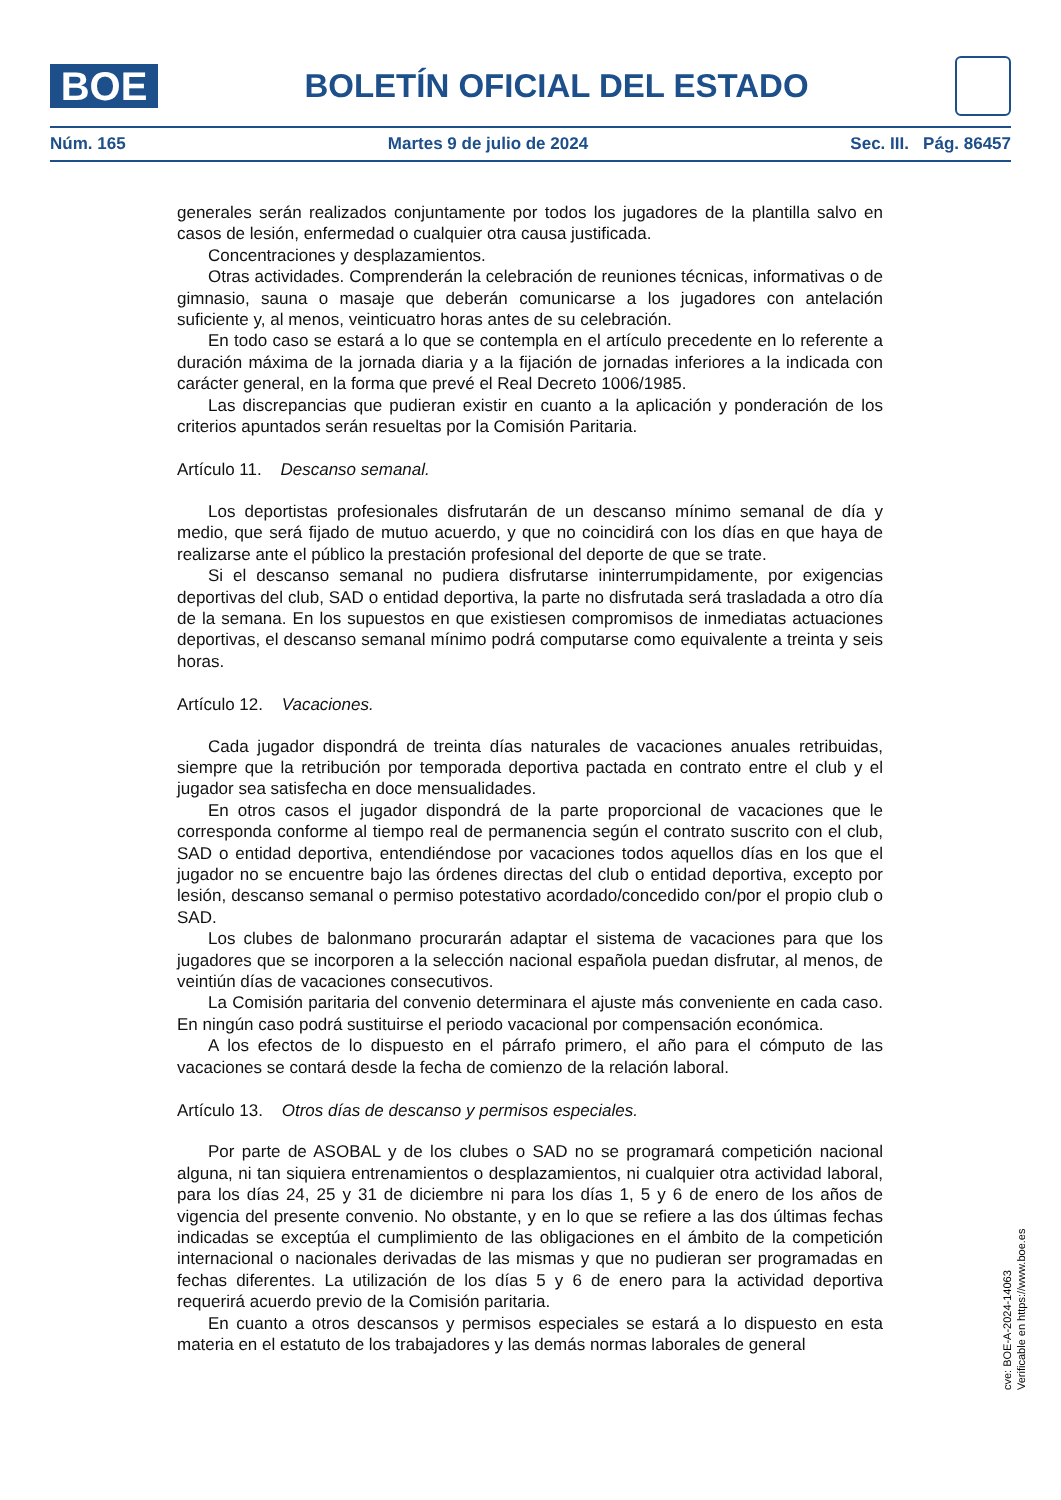BOE
BOLETÍN OFICIAL DEL ESTADO
Núm. 165 Martes 9 de julio de 2024 Sec. III. Pág. 86457
generales serán realizados conjuntamente por todos los jugadores de la plantilla salvo en casos de lesión, enfermedad o cualquier otra causa justificada.
Concentraciones y desplazamientos.
Otras actividades. Comprenderán la celebración de reuniones técnicas, informativas o de gimnasio, sauna o masaje que deberán comunicarse a los jugadores con antelación suficiente y, al menos, veinticuatro horas antes de su celebración.
En todo caso se estará a lo que se contempla en el artículo precedente en lo referente a duración máxima de la jornada diaria y a la fijación de jornadas inferiores a la indicada con carácter general, en la forma que prevé el Real Decreto 1006/1985.
Las discrepancias que pudieran existir en cuanto a la aplicación y ponderación de los criterios apuntados serán resueltas por la Comisión Paritaria.
Artículo 11. Descanso semanal.
Los deportistas profesionales disfrutarán de un descanso mínimo semanal de día y medio, que será fijado de mutuo acuerdo, y que no coincidirá con los días en que haya de realizarse ante el público la prestación profesional del deporte de que se trate.
Si el descanso semanal no pudiera disfrutarse ininterrumpidamente, por exigencias deportivas del club, SAD o entidad deportiva, la parte no disfrutada será trasladada a otro día de la semana. En los supuestos en que existiesen compromisos de inmediatas actuaciones deportivas, el descanso semanal mínimo podrá computarse como equivalente a treinta y seis horas.
Artículo 12. Vacaciones.
Cada jugador dispondrá de treinta días naturales de vacaciones anuales retribuidas, siempre que la retribución por temporada deportiva pactada en contrato entre el club y el jugador sea satisfecha en doce mensualidades.
En otros casos el jugador dispondrá de la parte proporcional de vacaciones que le corresponda conforme al tiempo real de permanencia según el contrato suscrito con el club, SAD o entidad deportiva, entendiéndose por vacaciones todos aquellos días en los que el jugador no se encuentre bajo las órdenes directas del club o entidad deportiva, excepto por lesión, descanso semanal o permiso potestativo acordado/concedido con/por el propio club o SAD.
Los clubes de balonmano procurarán adaptar el sistema de vacaciones para que los jugadores que se incorporen a la selección nacional española puedan disfrutar, al menos, de veintiún días de vacaciones consecutivos.
La Comisión paritaria del convenio determinara el ajuste más conveniente en cada caso. En ningún caso podrá sustituirse el periodo vacacional por compensación económica.
A los efectos de lo dispuesto en el párrafo primero, el año para el cómputo de las vacaciones se contará desde la fecha de comienzo de la relación laboral.
Artículo 13. Otros días de descanso y permisos especiales.
Por parte de ASOBAL y de los clubes o SAD no se programará competición nacional alguna, ni tan siquiera entrenamientos o desplazamientos, ni cualquier otra actividad laboral, para los días 24, 25 y 31 de diciembre ni para los días 1, 5 y 6 de enero de los años de vigencia del presente convenio. No obstante, y en lo que se refiere a las dos últimas fechas indicadas se exceptúa el cumplimiento de las obligaciones en el ámbito de la competición internacional o nacionales derivadas de las mismas y que no pudieran ser programadas en fechas diferentes. La utilización de los días 5 y 6 de enero para la actividad deportiva requerirá acuerdo previo de la Comisión paritaria.
En cuanto a otros descansos y permisos especiales se estará a lo dispuesto en esta materia en el estatuto de los trabajadores y las demás normas laborales de general
cve: BOE-A-2024-14063
Verificable en https://www.boe.es